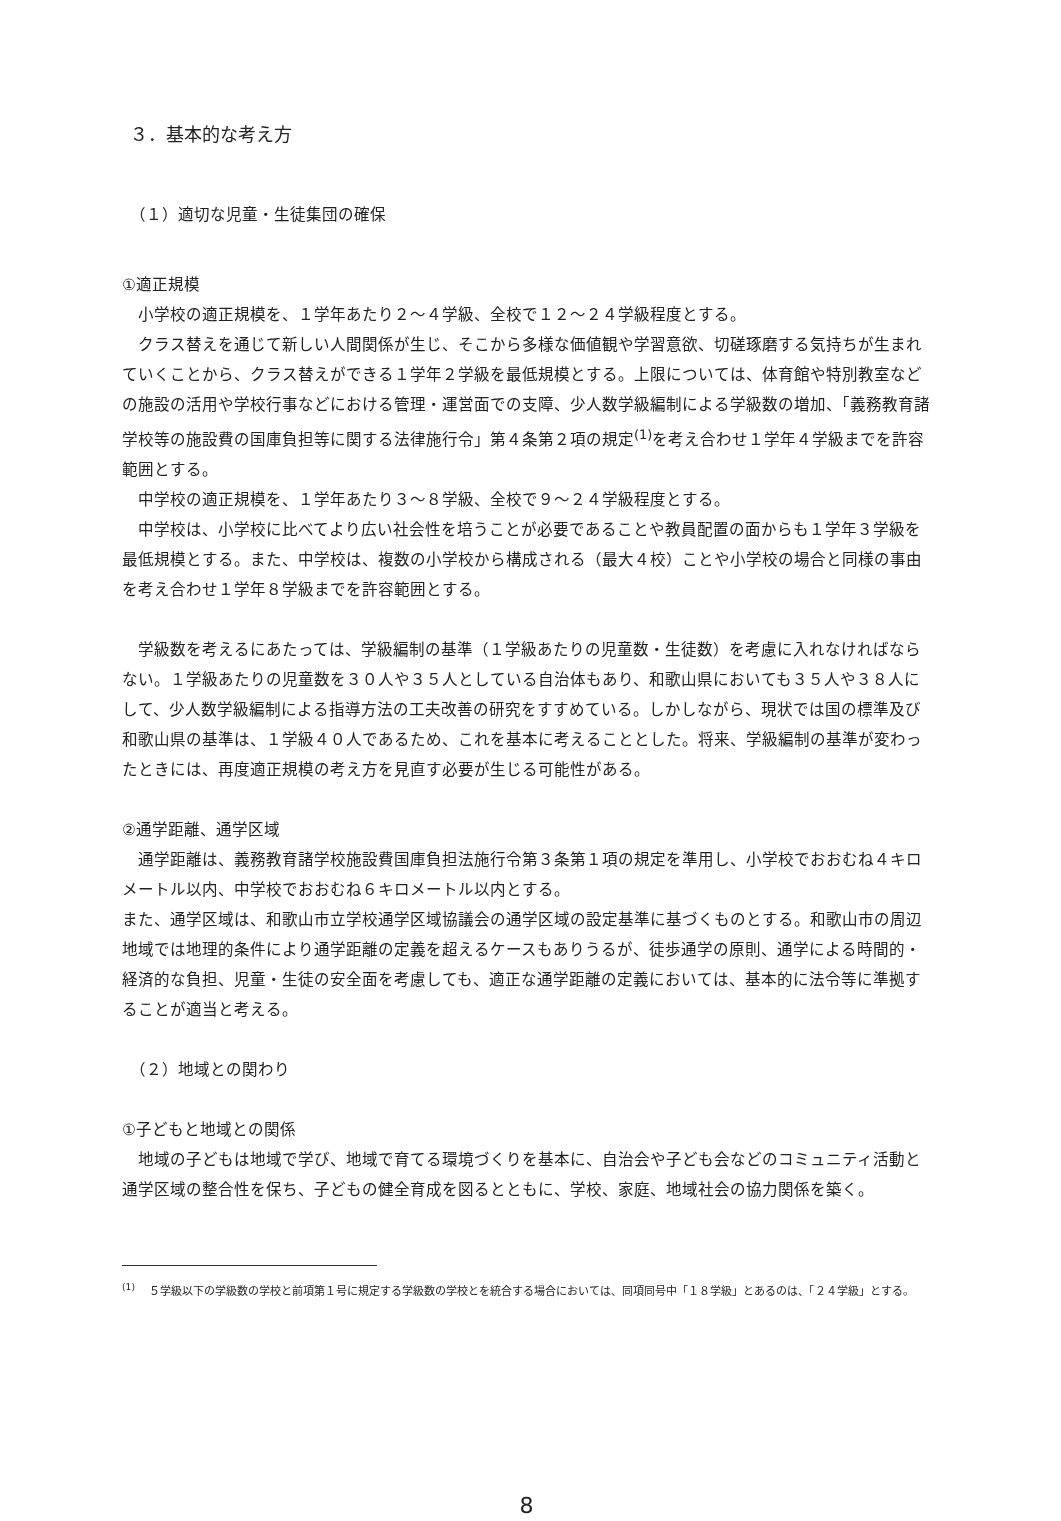３．基本的な考え方
（１）適切な児童・生徒集団の確保
①適正規模
小学校の適正規模を、１学年あたり２～４学級、全校で１２～２４学級程度とする。
クラス替えを通じて新しい人間関係が生じ、そこから多様な価値観や学習意欲、切磋琢磨する気持ちが生まれていくことから、クラス替えができる１学年２学級を最低規模とする。上限については、体育館や特別教室などの施設の活用や学校行事などにおける管理・運営面での支障、少人数学級編制による学級数の増加、「義務教育諸学校等の施設費の国庫負担等に関する法律施行令」第４条第２項の規定<sup>(1)</sup>を考え合わせ１学年４学級までを許容範囲とする。
中学校の適正規模を、１学年あたり３～８学級、全校で９～２４学級程度とする。
中学校は、小学校に比べてより広い社会性を培うことが必要であることや教員配置の面からも１学年３学級を最低規模とする。また、中学校は、複数の小学校から構成される（最大４校）ことや小学校の場合と同様の事由を考え合わせ１学年８学級までを許容範囲とする。
学級数を考えるにあたっては、学級編制の基準（１学級あたりの児童数・生徒数）を考慮に入れなければならない。１学級あたりの児童数を３０人や３５人としている自治体もあり、和歌山県においても３５人や３８人にして、少人数学級編制による指導方法の工夫改善の研究をすすめている。しかしながら、現状では国の標準及び和歌山県の基準は、１学級４０人であるため、これを基本に考えることとした。将来、学級編制の基準が変わったときには、再度適正規模の考え方を見直す必要が生じる可能性がある。
②通学距離、通学区域
通学距離は、義務教育諸学校施設費国庫負担法施行令第３条第１項の規定を準用し、小学校でおおむね４キロメートル以内、中学校でおおむね６キロメートル以内とする。
また、通学区域は、和歌山市立学校通学区域協議会の通学区域の設定基準に基づくものとする。和歌山市の周辺地域では地理的条件により通学距離の定義を超えるケースもありうるが、徒歩通学の原則、通学による時間的・経済的な負担、児童・生徒の安全面を考慮しても、適正な通学距離の定義においては、基本的に法令等に準拠することが適当と考える。
（２）地域との関わり
①子どもと地域との関係
地域の子どもは地域で学び、地域で育てる環境づくりを基本に、自治会や子ども会などのコミュニティ活動と通学区域の整合性を保ち、子どもの健全育成を図るとともに、学校、家庭、地域社会の協力関係を築く。
<sup>(1)</sup> 　５学級以下の学級数の学校と前項第１号に規定する学級数の学校とを統合する場合においては、同項同号中「１８学級」とあるのは、「２４学級」とする。
8